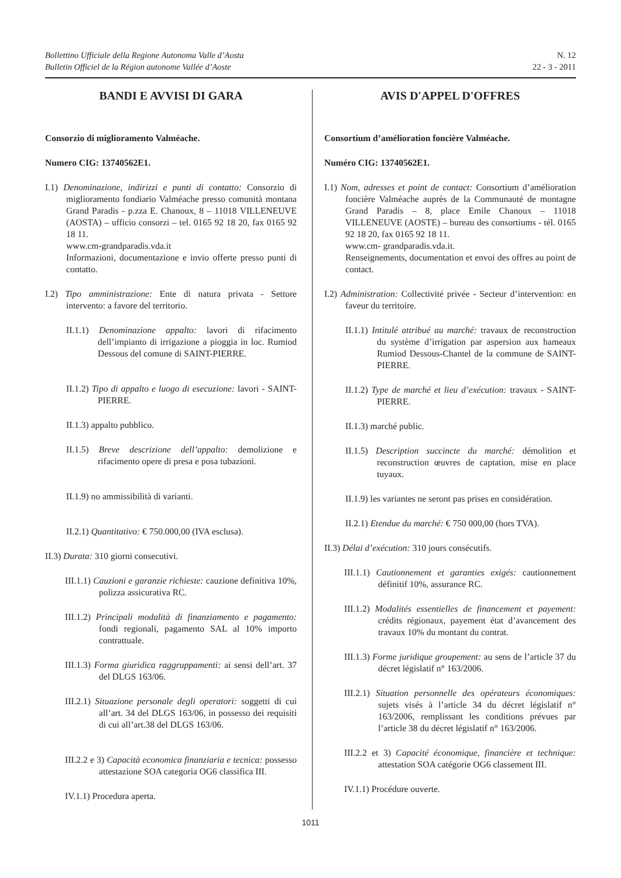Bollettino Ufficiale della Regione Autonoma Valle d’Aosta
Bulletin Officiel de la Région autonome Vallée d’Aoste
N. 12
22 - 3 - 2011
BANDI E AVVISI DI GARA
Consorzio di miglioramento Valméache.
Numero CIG: 13740562E1.
I.1) Denominazione, indirizzi e punti di contatto: Consorzio di miglioramento fondiario Valméache presso comunità montana Grand Paradis - p.zza E. Chanoux, 8 – 11018 VILLENEUVE (AOSTA) – ufficio consorzi – tel. 0165 92 18 20, fax 0165 92 18 11.
www.cm-grandparadis.vda.it
Informazioni, documentazione e invio offerte presso punti di contatto.
I.2) Tipo amministrazione: Ente di natura privata - Settore intervento: a favore del territorio.
II.1.1) Denominazione appalto: lavori di rifacimento dell’impianto di irrigazione a pioggia in loc. Rumiod Dessous del comune di SAINT-PIERRE.
II.1.2) Tipo di appalto e luogo di esecuzione: lavori - SAINT-PIERRE.
II.1.3) appalto pubblico.
II.1.5) Breve descrizione dell’appalto: demolizione e rifacimento opere di presa e posa tubazioni.
II.1.9) no ammissibilità di varianti.
II.2.1) Quantitativo: € 750.000,00 (IVA esclusa).
II.3) Durata: 310 giorni consecutivi.
III.1.1) Cauzioni e garanzie richieste: cauzione definitiva 10%, polizza assicurativa RC.
III.1.2) Principali modalità di finanziamento e pagamento: fondi regionali, pagamento SAL al 10% importo contrattuale.
III.1.3) Forma giuridica raggruppamenti: ai sensi dell’art. 37 del DLGS 163/06.
III.2.1) Situazione personale degli operatori: soggetti di cui all’art. 34 del DLGS 163/06, in possesso dei requisiti di cui all’art.38 del DLGS 163/06.
III.2.2 e 3) Capacità economica finanziaria e tecnica: possesso attestazione SOA categoria OG6 classifica III.
IV.1.1) Procedura aperta.
AVIS D'APPEL D'OFFRES
Consortium d’amélioration foncière Valméache.
Numéro CIG: 13740562E1.
I.1) Nom, adresses et point de contact: Consortium d’amélioration foncière Valméache auprès de la Communauté de montagne Grand Paradis – 8, place Emile Chanoux – 11018 VILLENEUVE (AOSTE) – bureau des consortiums - tél. 0165 92 18 20, fax 0165 92 18 11.
www.cm- grandparadis.vda.it.
Renseignements, documentation et envoi des offres au point de contact.
I.2) Administration: Collectivité privée - Secteur d’intervention: en faveur du territoire.
II.1.1) Intitulé attribué au marché: travaux de reconstruction du système d’irrigation par aspersion aux hameaux Rumiod Dessous-Chantel de la commune de SAINT-PIERRE.
II.1.2) Type de marché et lieu d’exécution: travaux - SAINT-PIERRE.
II.1.3) marché public.
II.1.5) Description succincte du marché: démolition et reconstruction œuvres de captation, mise en place tuyaux.
II.1.9) les variantes ne seront pas prises en considération.
II.2.1) Etendue du marché: € 750 000,00 (hors TVA).
II.3) Délai d’exécution: 310 jours consécutifs.
III.1.1) Cautionnement et garanties exigés: cautionnement définitif 10%, assurance RC.
III.1.2) Modalités essentielles de financement et payement: crédits régionaux, payement état d’avancement des travaux 10% du montant du contrat.
III.1.3) Forme juridique groupement: au sens de l’article 37 du décret législatif n° 163/2006.
III.2.1) Situation personnelle des opérateurs économiques: sujets visés à l’article 34 du décret législatif n° 163/2006, remplissant les conditions prévues par l’article 38 du décret législatif n° 163/2006.
III.2.2 et 3) Capacité économique, financière et technique: attestation SOA catégorie OG6 classement III.
IV.1.1) Procédure ouverte.
1011